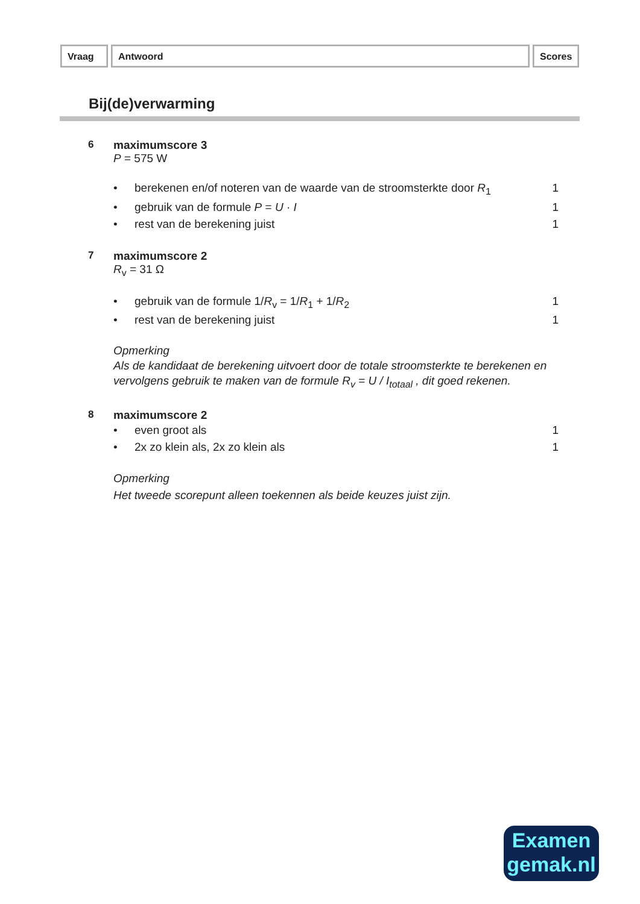Vraag Antwoord Scores
Bij(de)verwarming
6 maximumscore 3
P = 575 W
| • | berekenen en/of noteren van de waarde van de stroomsterkte door R<sub>1</sub> | 1 |
| • | gebruik van de formule P = U · I | 1 |
| • | rest van de berekening juist | 1 |
7 maximumscore 2
R<sub>v</sub> = 31 Ω
| • | gebruik van de formule 1/ R<sub>v</sub> = 1/ R<sub>1</sub> + 1/ R<sub>2</sub> | 1 |
| • | rest van de berekening juist | 1 |
Opmerking
Als de kandidaat de berekening uitvoert door de totale stroomsterkte te berekenen en vervolgens gebruik te maken van de formule R<sub>v</sub> = U / I<sub>totaal</sub> , dit goed rekenen.
8 maximumscore 2
| • | even groot als | 1 |
| • | 2x zo klein als, 2x zo klein als | 1 |
Opmerking
Het tweede scorepunt alleen toekennen als beide keuzes juist zijn.
Examen
gemak.nl